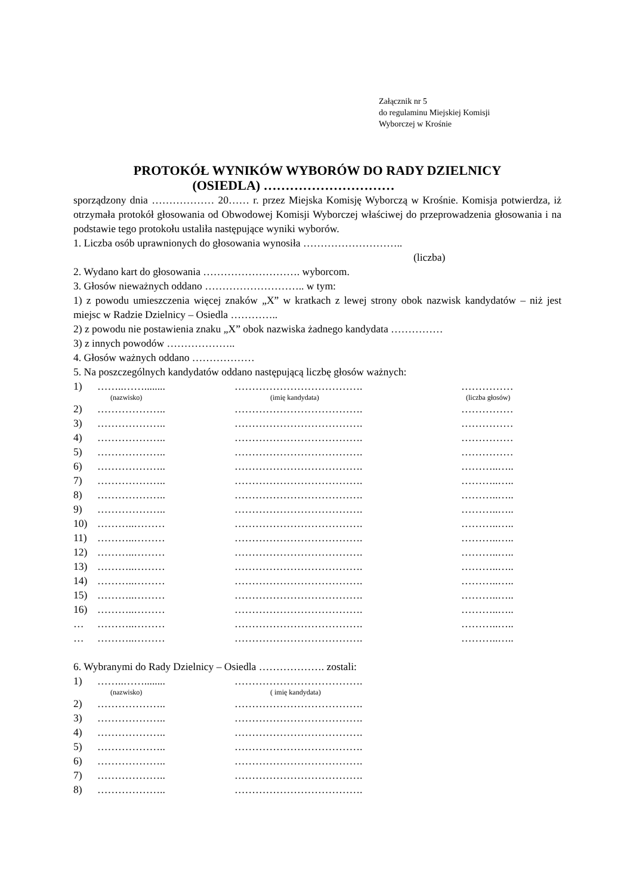Załącznik nr 5
do regulaminu Miejskiej Komisji
Wyborczej w Krośnie
PROTOKÓŁ WYNIKÓW WYBORÓW DO RADY DZIELNICY
(OSIEDLA) …………………………
sporządzony dnia ……………… 20…… r. przez Miejska Komisję Wyborczą w Krośnie. Komisja potwierdza, iż otrzymała protokół głosowania od Obwodowej Komisji Wyborczej właściwej do przeprowadzenia głosowania i na podstawie tego protokołu ustaliła następujące wyniki wyborów.
1. Liczba osób uprawnionych do głosowania wynosiła ………………………..
(liczba)
2. Wydano kart do głosowania ………………………. wyborcom.
3. Głosów nieważnych oddano ……………………….. w tym:
1) z powodu umieszczenia więcej znaków „X” w kratkach z lewej strony obok nazwisk kandydatów – niż jest miejsc w Radzie Dzielnicy – Osiedla …………..
2) z powodu nie postawienia znaku „X” obok nazwiska żadnego kandydata ……………
3) z innych powodów ………………..
4. Głosów ważnych oddano ………………
5. Na poszczególnych kandydatów oddano następującą liczbę głosów ważnych:
1) ……..……........ ………………………………. ……………
(nazwisko) (imię kandydata) (liczba głosów)
2) ……………….. ………………………………. ……………
3) ……………….. ………………………………. ……………
4) ……………….. ………………………………. ……………
5) ……………….. ………………………………. ……………
6) ……………….. ………………………………. ………..…..
7) ……………….. ………………………………. ………..…..
8) ……………….. ………………………………. ………..…..
9) ……………….. ………………………………. ………..…..
10) ………..……… ………………………………. ………..…..
11) ………..……… ………………………………. ………..…..
12) ………..……… ………………………………. ………..…..
13) ………..……… ………………………………. ………..…..
14) ………..……… ………………………………. ………..…..
15) ………..……… ………………………………. ………..…..
16) ………..……… ………………………………. ………..…..
… ………..……… ………………………………. ………..…..
… ………..……… ………………………………. ………..…..
6. Wybranymi do Rady Dzielnicy – Osiedla ………………. zostali:
1) ……..……........ ……………………………….
(nazwisko) ( imię kandydata)
2) ……………….. ……………………………….
3) ……………….. ……………………………….
4) ……………….. ……………………………….
5) ……………….. ……………………………….
6) ……………….. ……………………………….
7) ……………….. ……………………………….
8) ……………….. ……………………………….